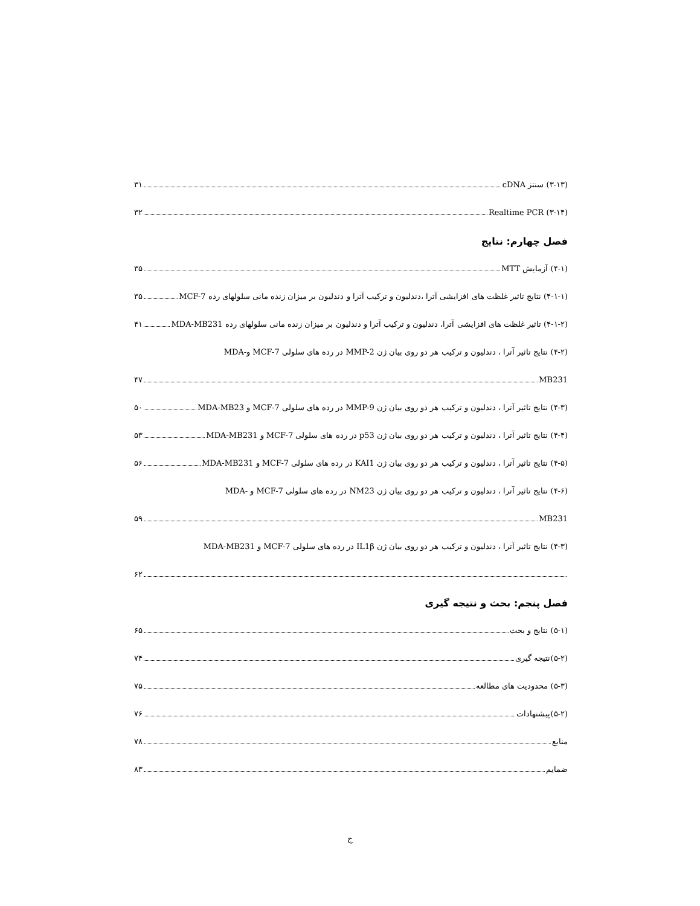(۳-۱۳) سنتز cDNA ۳۱
(۳-۱۴) Realtime PCR ۳۲
فصل چهارم: نتایج
(۴-۱) آزمایش MTT ۳۵
(۴-۱-۱) نتایج تاثیر غلظت های افزایشی آترا ،دندلیون و ترکیب آترا و دندلیون بر میزان زنده مانی سلولهای رده MCF-7 ۳۵
(۴-۱-۲) تاثیر غلظت های افزایشی آترا، دندلیون و ترکیب آترا و دندلیون بر میزان زنده مانی سلولهای رده MDA-MB231 ۴۱
(۴-۲) نتایج تاثیر آترا ، دندلیون و ترکیب هر دو روی بیان ژن MMP-2 در رده های سلولی MCF-7 و-MDA
MB231 ۴۷
(۴-۳) نتایج تاثیر آترا ، دندلیون و ترکیب هر دو روی بیان ژن MMP-9 در رده های سلولی MCF-7 و MDA-MB23 ۵۰
(۴-۴) نتایج تاثیر آترا ، دندلیون و ترکیب هر دو روی بیان ژن p53 در رده های سلولی MCF-7 و MDA-MB231 ۵۳
(۴-۵) نتایج تاثیر آترا ، دندلیون و ترکیب هر دو روی بیان ژن KAI1 در رده های سلولی MCF-7 و MDA-MB231 ۵۶
(۴-۶) نتایج تاثیر آترا ، دندلیون و ترکیب هر دو روی بیان ژن NM23 در رده های سلولی MCF-7 و -MDA
MB231 ۵۹
(۴-۳) نتایج تاثیر آترا ، دندلیون و ترکیب هر دو روی بیان ژن IL1β در رده های سلولی MCF-7 و MDA-MB231
۶۲
فصل پنجم: بحث و نتیجه گیری
(۵-۱) نتایج و بحث ۶۵
(۵-۲)نتیجه گیری ۷۴
(۵-۳) محدودیت های مطالعه ۷۵
(۵-۲)پیشنهادات ۷۶
منابع ۷۸
ضمایم ۸۳
ج